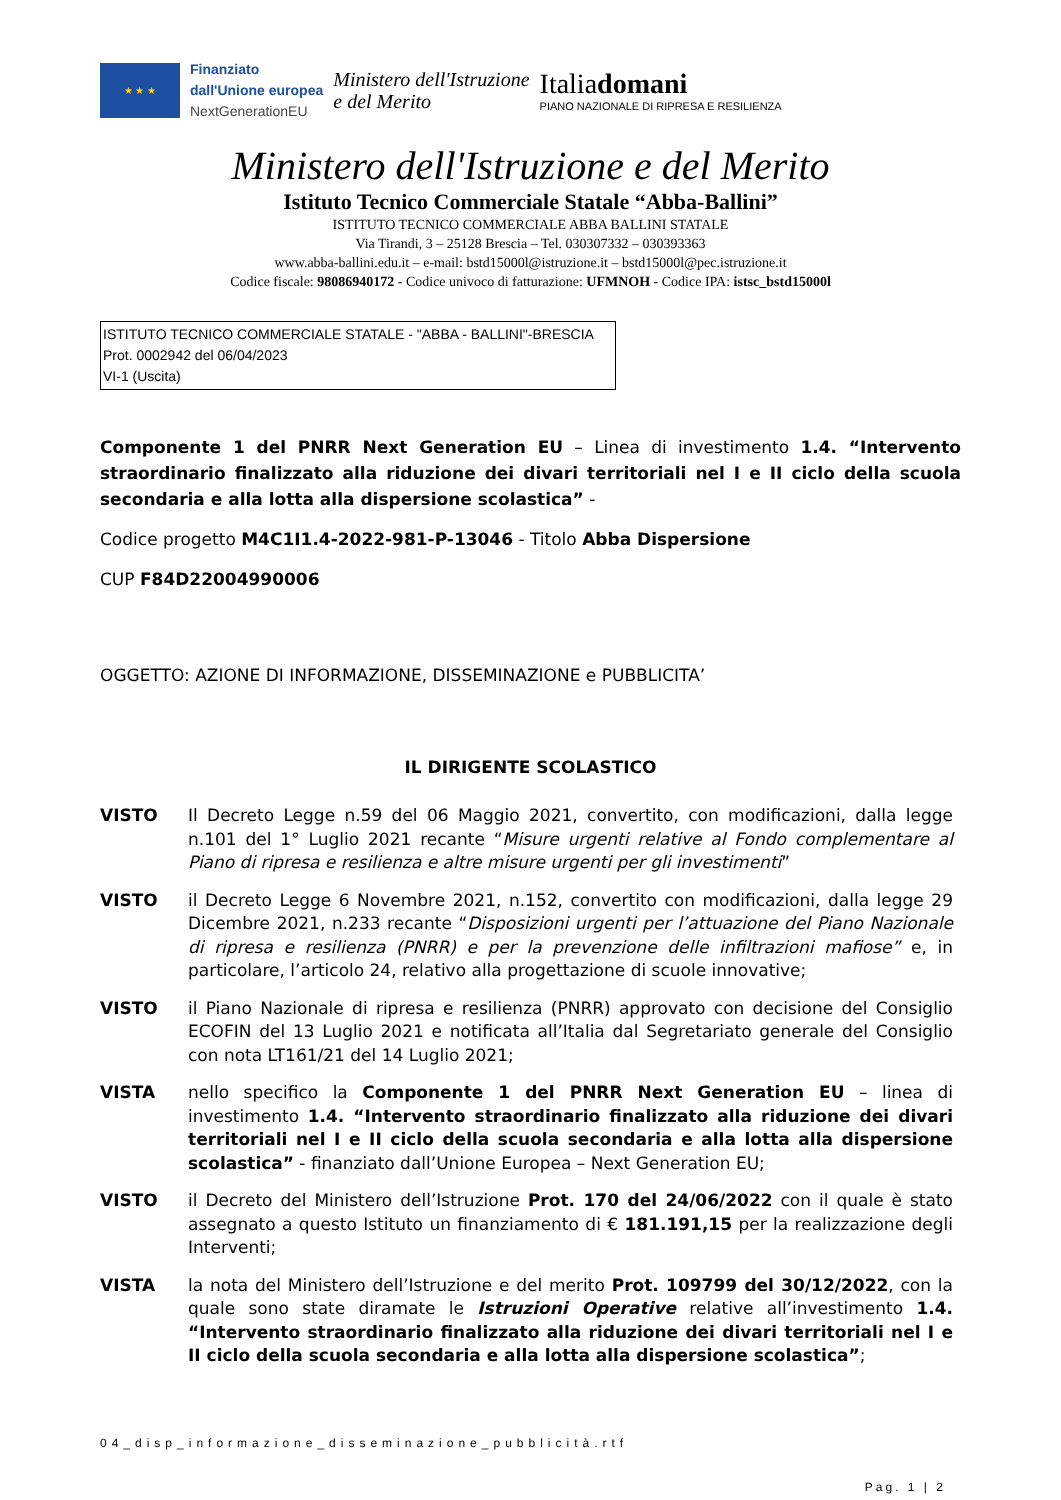★ ★ ★
Finanziato
dall'Unione europea
NextGenerationEU
Ministero dell'Istruzione
e del Merito
Italiadomani
PIANO NAZIONALE DI RIPRESA E RESILIENZA
Ministero dell'Istruzione e del Merito
Istituto Tecnico Commerciale Statale “Abba-Ballini”
ISTITUTO TECNICO COMMERCIALE ABBA BALLINI STATALE
Via Tirandi, 3 – 25128 Brescia – Tel. 030307332 – 030393363
www.abba-ballini.edu.it – e-mail: bstd15000l@istruzione.it – bstd15000l@pec.istruzione.it
Codice fiscale: 98086940172 - Codice univoco di fatturazione: UFMNOH - Codice IPA: istsc_bstd15000l
ISTITUTO TECNICO COMMERCIALE STATALE - "ABBA - BALLINI"-BRESCIA
Prot. 0002942 del 06/04/2023
VI-1 (Uscita)
Componente 1 del PNRR Next Generation EU – Linea di investimento 1.4. “Intervento straordinario finalizzato alla riduzione dei divari territoriali nel I e II ciclo della scuola secondaria e alla lotta alla dispersione scolastica” -
Codice progetto M4C1I1.4-2022-981-P-13046 - Titolo Abba Dispersione
CUP F84D22004990006
OGGETTO: AZIONE DI INFORMAZIONE, DISSEMINAZIONE e PUBBLICITA’
IL DIRIGENTE SCOLASTICO
VISTO Il Decreto Legge n.59 del 06 Maggio 2021, convertito, con modificazioni, dalla legge n.101 del 1° Luglio 2021 recante “Misure urgenti relative al Fondo complementare al Piano di ripresa e resilienza e altre misure urgenti per gli investimenti”
VISTO il Decreto Legge 6 Novembre 2021, n.152, convertito con modificazioni, dalla legge 29 Dicembre 2021, n.233 recante “Disposizioni urgenti per l’attuazione del Piano Nazionale di ripresa e resilienza (PNRR) e per la prevenzione delle infiltrazioni mafiose” e, in particolare, l’articolo 24, relativo alla progettazione di scuole innovative;
VISTO il Piano Nazionale di ripresa e resilienza (PNRR) approvato con decisione del Consiglio ECOFIN del 13 Luglio 2021 e notificata all’Italia dal Segretariato generale del Consiglio con nota LT161/21 del 14 Luglio 2021;
VISTA nello specifico la Componente 1 del PNRR Next Generation EU – linea di investimento 1.4. “Intervento straordinario finalizzato alla riduzione dei divari territoriali nel I e II ciclo della scuola secondaria e alla lotta alla dispersione scolastica” - finanziato dall’Unione Europea – Next Generation EU;
VISTO il Decreto del Ministero dell’Istruzione Prot. 170 del 24/06/2022 con il quale è stato assegnato a questo Istituto un finanziamento di € 181.191,15 per la realizzazione degli Interventi;
VISTA la nota del Ministero dell’Istruzione e del merito Prot. 109799 del 30/12/2022, con la quale sono state diramate le Istruzioni Operative relative all’investimento 1.4. “Intervento straordinario finalizzato alla riduzione dei divari territoriali nel I e II ciclo della scuola secondaria e alla lotta alla dispersione scolastica”;
04_disp_informazione_disseminazione_pubblicità.rtf
Pag. 1 | 2